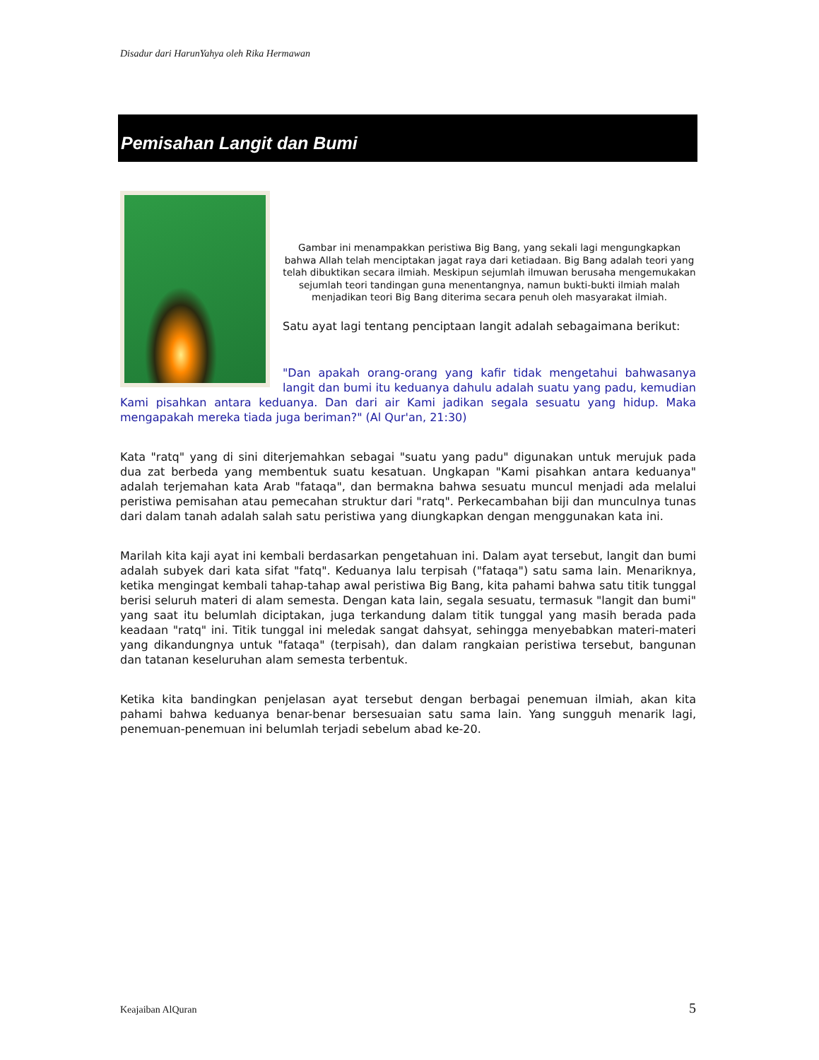Disadur dari HarunYahya oleh Rika Hermawan
Pemisahan Langit dan Bumi
Gambar ini menampakkan peristiwa Big Bang, yang sekali lagi mengungkapkan bahwa Allah telah menciptakan jagat raya dari ketiadaan. Big Bang adalah teori yang telah dibuktikan secara ilmiah. Meskipun sejumlah ilmuwan berusaha mengemukakan sejumlah teori tandingan guna menentangnya, namun bukti-bukti ilmiah malah menjadikan teori Big Bang diterima secara penuh oleh masyarakat ilmiah.
Satu ayat lagi tentang penciptaan langit adalah sebagaimana berikut:
"Dan apakah orang-orang yang kafir tidak mengetahui bahwasanya langit dan bumi itu keduanya dahulu adalah suatu yang padu, kemudian Kami pisahkan antara keduanya. Dan dari air Kami jadikan segala sesuatu yang hidup. Maka mengapakah mereka tiada juga beriman?" (Al Qur'an, 21:30)
Kata "ratq" yang di sini diterjemahkan sebagai "suatu yang padu" digunakan untuk merujuk pada dua zat berbeda yang membentuk suatu kesatuan. Ungkapan "Kami pisahkan antara keduanya" adalah terjemahan kata Arab "fataqa", dan bermakna bahwa sesuatu muncul menjadi ada melalui peristiwa pemisahan atau pemecahan struktur dari "ratq". Perkecambahan biji dan munculnya tunas dari dalam tanah adalah salah satu peristiwa yang diungkapkan dengan menggunakan kata ini.
Marilah kita kaji ayat ini kembali berdasarkan pengetahuan ini. Dalam ayat tersebut, langit dan bumi adalah subyek dari kata sifat "fatq". Keduanya lalu terpisah ("fataqa") satu sama lain. Menariknya, ketika mengingat kembali tahap-tahap awal peristiwa Big Bang, kita pahami bahwa satu titik tunggal berisi seluruh materi di alam semesta. Dengan kata lain, segala sesuatu, termasuk "langit dan bumi" yang saat itu belumlah diciptakan, juga terkandung dalam titik tunggal yang masih berada pada keadaan "ratq" ini. Titik tunggal ini meledak sangat dahsyat, sehingga menyebabkan materi-materi yang dikandungnya untuk "fataqa" (terpisah), dan dalam rangkaian peristiwa tersebut, bangunan dan tatanan keseluruhan alam semesta terbentuk.
Ketika kita bandingkan penjelasan ayat tersebut dengan berbagai penemuan ilmiah, akan kita pahami bahwa keduanya benar-benar bersesuaian satu sama lain. Yang sungguh menarik lagi, penemuan-penemuan ini belumlah terjadi sebelum abad ke-20.
Keajaiban AlQuran 5